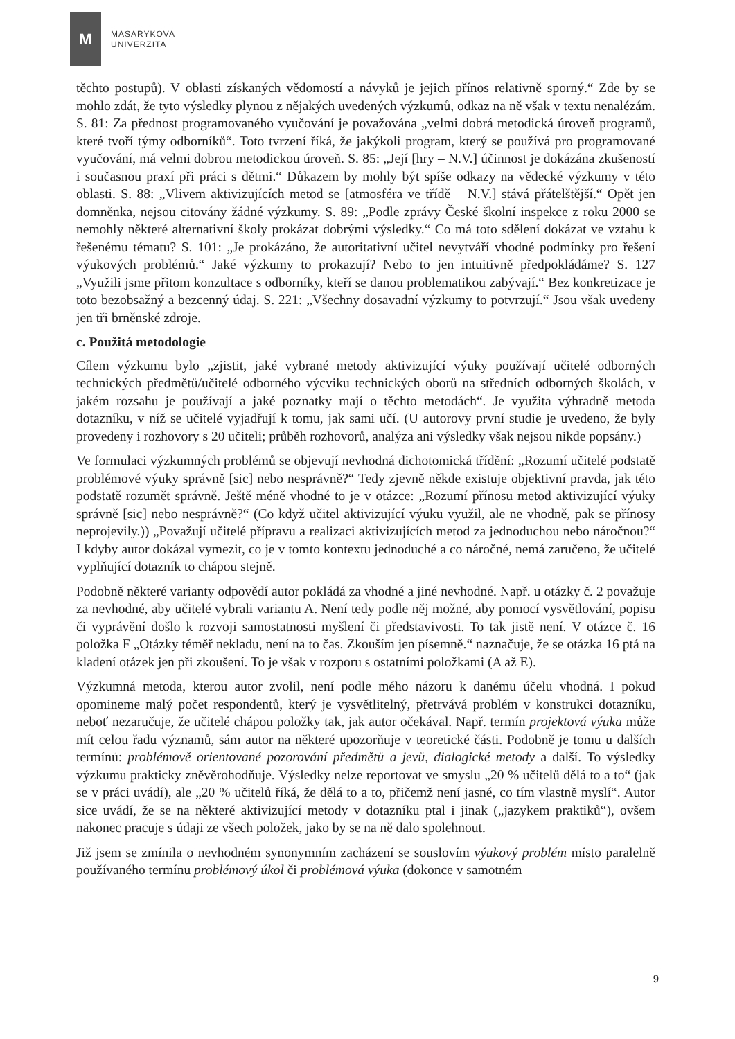M
MASARYKOVA
UNIVERZITA
těchto postupů). V oblasti získaných vědomostí a návyků je jejich přínos relativně sporný.“ Zde by se mohlo zdát, že tyto výsledky plynou z nějakých uvedených výzkumů, odkaz na ně však v textu nenalézám. S. 81: Za přednost programovaného vyučování je považována „velmi dobrá metodická úroveň programů, které tvoří týmy odborníků“. Toto tvrzení říká, že jakýkoli program, který se používá pro programované vyučování, má velmi dobrou metodickou úroveň. S. 85: „Její [hry – N.V.] účinnost je dokázána zkušeností i současnou praxí při práci s dětmi.“ Důkazem by mohly být spíše odkazy na vědecké výzkumy v této oblasti. S. 88: „Vlivem aktivizujících metod se [atmosféra ve třídě – N.V.] stává přátelštější.“ Opět jen domněnka, nejsou citovány žádné výzkumy. S. 89: „Podle zprávy České školní inspekce z roku 2000 se nemohly některé alternativní školy prokázat dobrými výsledky.“ Co má toto sdělení dokázat ve vztahu k řešenému tématu? S. 101: „Je prokázáno, že autoritativní učitel nevytváří vhodné podmínky pro řešení výukových problémů.“ Jaké výzkumy to prokazují? Nebo to jen intuitivně předpokládáme? S. 127 „Využili jsme přitom konzultace s odborníky, kteří se danou problematikou zabývají.“ Bez konkretizace je toto bezobsažný a bezcenný údaj. S. 221: „Všechny dosavadní výzkumy to potvrzují.“ Jsou však uvedeny jen tři brněnské zdroje.
c. Použitá metodologie
Cílem výzkumu bylo „zjistit, jaké vybrané metody aktivizující výuky používají učitelé odborných technických předmětů/učitelé odborného výcviku technických oborů na středních odborných školách, v jakém rozsahu je používají a jaké poznatky mají o těchto metodách“. Je využita výhradně metoda dotazníku, v níž se učitelé vyjadřují k tomu, jak sami učí. (U autorovy první studie je uvedeno, že byly provedeny i rozhovory s 20 učiteli; průběh rozhovorů, analýza ani výsledky však nejsou nikde popsány.)
Ve formulaci výzkumných problémů se objevují nevhodná dichotomická třídění: „Rozumí učitelé podstatě problémové výuky správně [sic] nebo nesprávně?“ Tedy zjevně někde existuje objektivní pravda, jak této podstatě rozumět správně. Ještě méně vhodné to je v otázce: „Rozumí přínosu metod aktivizující výuky správně [sic] nebo nesprávně?“ (Co když učitel aktivizující výuku využil, ale ne vhodně, pak se přínosy neprojevily.)) „Považují učitelé přípravu a realizaci aktivizujících metod za jednoduchou nebo náročnou?“ I kdyby autor dokázal vymezit, co je v tomto kontextu jednoduché a co náročné, nemá zaručeno, že učitelé vyplňující dotazník to chápou stejně.
Podobně některé varianty odpovědí autor pokládá za vhodné a jiné nevhodné. Např. u otázky č. 2 považuje za nevhodné, aby učitelé vybrali variantu A. Není tedy podle něj možné, aby pomocí vysvětlování, popisu či vyprávění došlo k rozvoji samostatnosti myšlení či představivosti. To tak jistě není. V otázce č. 16 položka F „Otázky téměř nekladu, není na to čas. Zkouším jen písemně.“ naznačuje, že se otázka 16 ptá na kladení otázek jen při zkoušení. To je však v rozporu s ostatními položkami (A až E).
Výzkumná metoda, kterou autor zvolil, není podle mého názoru k danému účelu vhodná. I pokud opomineme malý počet respondentů, který je vysvětlitelný, přetrvává problém v konstrukci dotazníku, neboť nezaručuje, že učitelé chápou položky tak, jak autor očekával. Např. termín projektová výuka může mít celou řadu významů, sám autor na některé upozorňuje v teoretické části. Podobně je tomu u dalších termínů: problémově orientované pozorování předmětů a jevů, dialogické metody a další. To výsledky výzkumu prakticky zněvěrohodňuje. Výsledky nelze reportovat ve smyslu „20 % učitelů dělá to a to“ (jak se v práci uvádí), ale „20 % učitelů říká, že dělá to a to, přičemž není jasné, co tím vlastně myslí“. Autor sice uvádí, že se na některé aktivizující metody v dotazníku ptal i jinak („jazykem praktiků“), ovšem nakonec pracuje s údaji ze všech položek, jako by se na ně dalo spolehnout.
Již jsem se zmínila o nevhodném synonymním zacházení se souslovím výukový problém místo paralelně používaného termínu problémový úkol či problémová výuka (dokonce v samotném
9